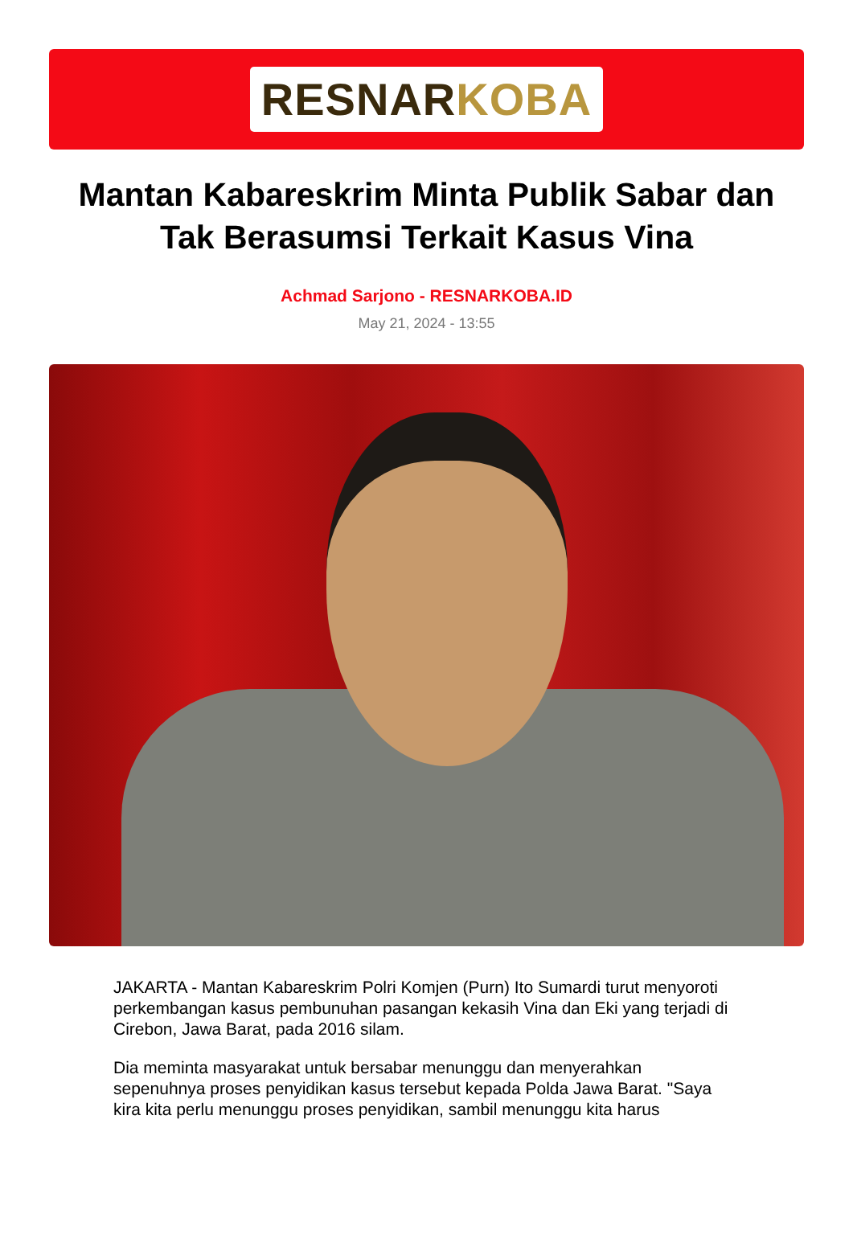RESNARKOBA
Mantan Kabareskrim Minta Publik Sabar dan Tak Berasumsi Terkait Kasus Vina
Achmad Sarjono - RESNARKOBA.ID
May 21, 2024 - 13:55
JAKARTA - Mantan Kabareskrim Polri Komjen (Purn) Ito Sumardi turut menyoroti perkembangan kasus pembunuhan pasangan kekasih Vina dan Eki yang terjadi di Cirebon, Jawa Barat, pada 2016 silam.
Dia meminta masyarakat untuk bersabar menunggu dan menyerahkan sepenuhnya proses penyidikan kasus tersebut kepada Polda Jawa Barat. "Saya kira kita perlu menunggu proses penyidikan, sambil menunggu kita harus